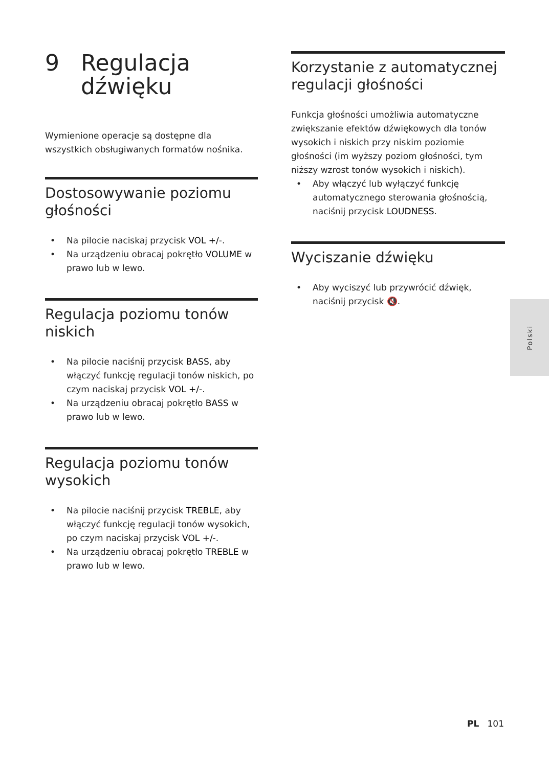9 Regulacja
dźwięku
Wymienione operacje są dostępne dla wszystkich obsługiwanych formatów nośnika.
Dostosowywanie poziomu głośności
• Na pilocie naciskaj przycisk VOL +/-.
• Na urządzeniu obracaj pokrętło VOLUME w prawo lub w lewo.
Regulacja poziomu tonów niskich
• Na pilocie naciśnij przycisk BASS, aby włączyć funkcję regulacji tonów niskich, po czym naciskaj przycisk VOL +/-.
• Na urządzeniu obracaj pokrętło BASS w prawo lub w lewo.
Regulacja poziomu tonów wysokich
• Na pilocie naciśnij przycisk TREBLE, aby włączyć funkcję regulacji tonów wysokich, po czym naciskaj przycisk VOL +/-.
• Na urządzeniu obracaj pokrętło TREBLE w prawo lub w lewo.
Korzystanie z automatycznej regulacji głośności
Funkcja głośności umożliwia automatyczne zwiększanie efektów dźwiękowych dla tonów wysokich i niskich przy niskim poziomie głośności (im wyższy poziom głośności, tym niższy wzrost tonów wysokich i niskich).
• Aby włączyć lub wyłączyć funkcję automatycznego sterowania głośnością, naciśnij przycisk LOUDNESS.
Wyciszanie dźwięku
• Aby wyciszyć lub przywrócić dźwięk, naciśnij przycisk 🔇.
Polski
PL 101